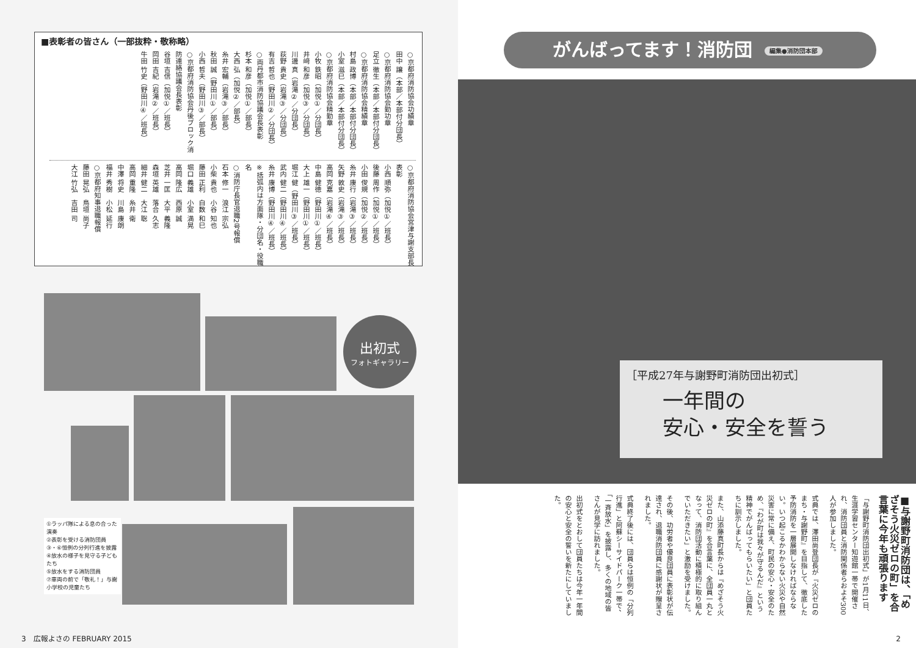がんばってます！消防団 編集●消防団本部
［平成27年与謝野町消防団出初式］
一年間の
安心・安全を誓う
■与謝野町消防団は、「めざそう火災ゼロの町」を合言葉に今年も頑張ります
「与謝野町消防団出初式」が1月11日、生涯学習センター知遊館一帯で開催され、消防団員と消防関係者らおよそ300人が参加しました。
式典では、澤田尚登団長が『火災ゼロのまち・与謝野町』を目指して、徹底した予防消防を一層展開しなければならない。いつ起こるかわからない火災や自然災害に常に備え、町民の安心・安全のため、『わが町は我々が守るんだ』という精神でがんばってもらいたい」と団員たちに訓示しました。
また、山添藤真町長からは『めざそう火災ゼロの町』を合言葉に、全団員一丸となって、消防団活動に積極的に取り組んでいただきたい」と激励を受けました。
その後、功労者や優良団員に表彰状が伝達され、退職消防団員に感謝状が贈呈されました。
式典終了後には、団員らは恒例の「分列行進」と阿蘇シーサイドパーク一帯で、「一斉放水」を披露し、多くの地域の皆さんが見学に訪れました。
出初式をとおして団員たちは今年一年間の安心と安全の誓いを新たにしていました。
2
■表彰者の皆さん（一部抜粋・敬称略）
○京都府消防協会功績章
田中 譲（本部／本部付分団長）
○京都府消防協会勤功章
足立 徹生（本部／本部付分団長）
○京都府消防協会精績章
村島 政博（本部／本部付分団長）
小室 滋巳（本部／本部付分団長）
○京都府消防協会精勤章
小牧 鉄昭（加悦①／分団長）
井﨑 和彦（加悦③／分団長）
川邊 真（岩滝②／分団長）
荻野 貴史（岩滝③／分団長）
有吉 哲也（野田川②／分団長）
○両丹都市消防協議会長表彰
杉本 和彦（加悦①／部長）
大西 弘（加悦②／部長）
糸井 宏輔（岩滝③／部長）
秋田 誠（野田川①／部長）
小西 哲夫（野田川③／部長）
○京都府消防協会丹後ブロック消防連絡協議会長表彰
谷垣 吉信（加悦①／班長）
岡田 吉紀（岩滝②／班長）
牛田 竹史（野田川④／班長）
○京都府消防協会宮津与謝支部長表彰
小西 順弥（加悦①／班長）
後藤 周作（加悦①／班長）
小田 俊規（加悦②／班長）
糸井 康行（岩滝③／班長）
矢野 敦史（岩滝③／班長）
高岡 克嘉（岩滝④／班長）
中島 健徳（野田川①／班長）
大上 雄一（野田川①／班長）
堀江 健（野田川③／班長）
武内 健二（野田川④／班長）
糸井 康博（野田川④／班長）
※括弧内は方面隊・分団名・役職名
○消防庁長官退職2号報償
石本 修一　浪江 宗弘
小柴 貴也　小谷 知也
藤田 正利　白数 和巳
堀口 義雄　小室 満晃
高岡 隆広　西原 誠
芝井 一匡　大平 義隆
森垣 英雄　落合 久志
細井 健二　大江 聡
高岡 重隆　糸井 衛
中澤 将史　川島 康朗
福井 秀樹　小松 延行
○京都府知事退職報償
藤田 晃弘　鳥垣 尚子
大江 竹弘　吉田 司
出初式
フォトギャラリー
①ラッパ隊による息の合った演奏
②表彰を受ける消防団員
③・⑥恒例の分列行進を披露
④放水の様子を見守る子どもたち
⑤放水をする消防団員
⑦車両の前で「敬礼！」与謝小学校の児童たち
3　広報よさの FEBRUARY 2015